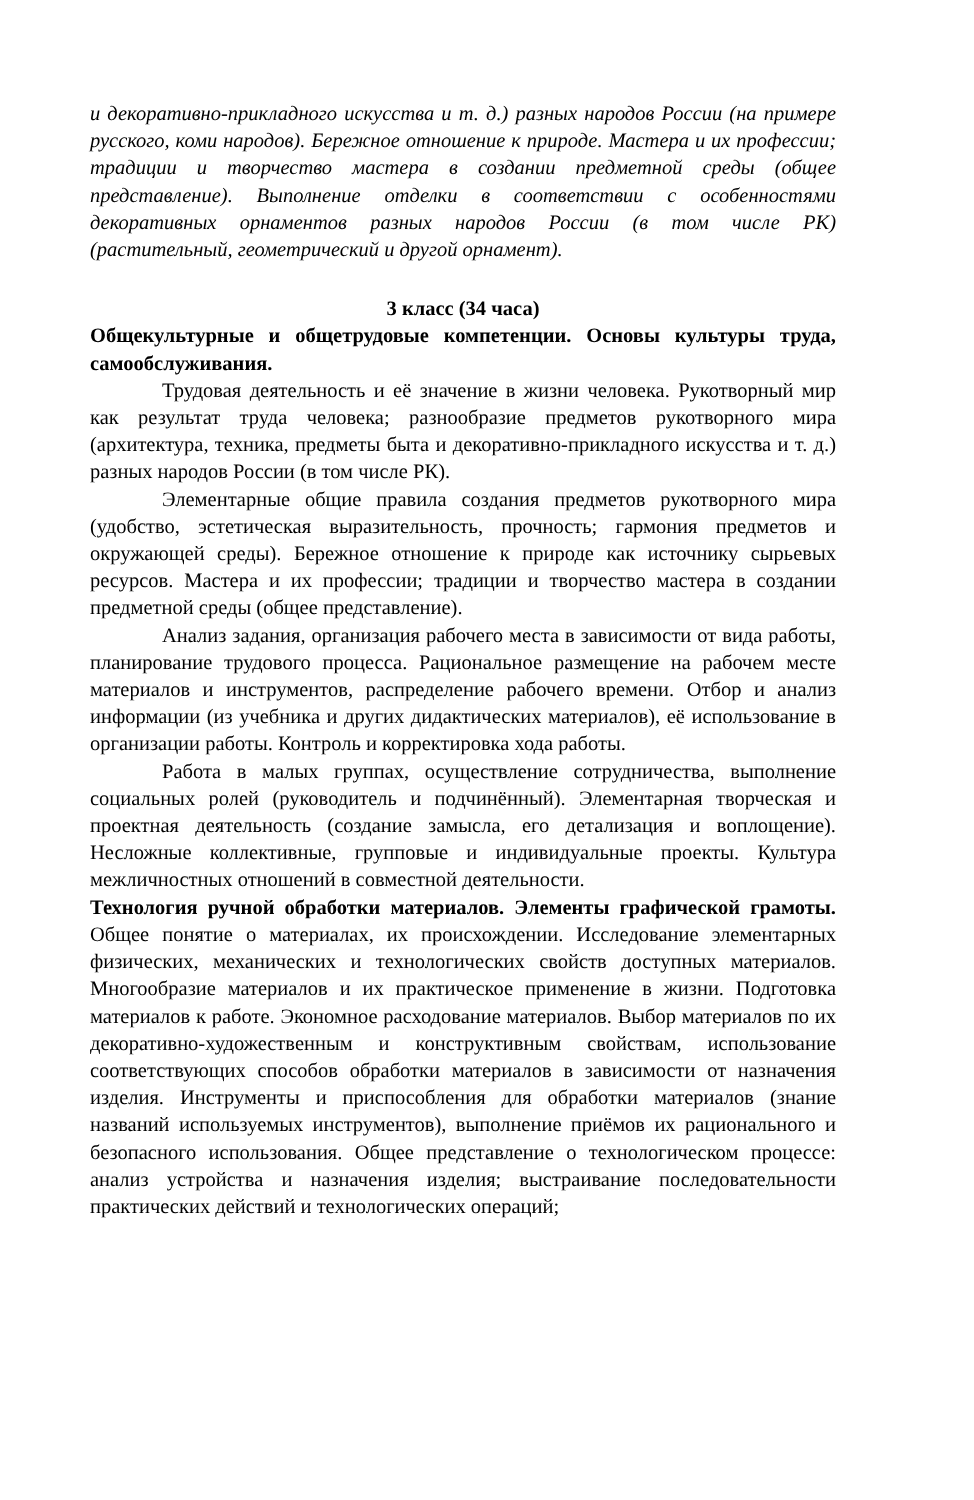и декоративно-прикладного искусства и т. д.) разных народов России (на примере русского, коми народов). Бережное отношение к природе. Мастера и их профессии; традиции и творчество мастера в создании предметной среды (общее представление). Выполнение отделки в соответствии с особенностями декоративных орнаментов разных народов России (в том числе РК) (растительный, геометрический и другой орнамент).
3 класс (34 часа)
Общекультурные и общетрудовые компетенции. Основы культуры труда, самообслуживания.
Трудовая деятельность и её значение в жизни человека. Рукотворный мир как результат труда человека; разнообразие предметов рукотворного мира (архитектура, техника, предметы быта и декоративно-прикладного искусства и т. д.) разных народов России (в том числе РК).
Элементарные общие правила создания предметов рукотворного мира (удобство, эстетическая выразительность, прочность; гармония предметов и окружающей среды). Бережное отношение к природе как источнику сырьевых ресурсов. Мастера и их профессии; традиции и творчество мастера в создании предметной среды (общее представление).
Анализ задания, организация рабочего места в зависимости от вида работы, планирование трудового процесса. Рациональное размещение на рабочем месте материалов и инструментов, распределение рабочего времени. Отбор и анализ информации (из учебника и других дидактических материалов), её использование в организации работы. Контроль и корректировка хода работы.
Работа в малых группах, осуществление сотрудничества, выполнение социальных ролей (руководитель и подчинённый). Элементарная творческая и проектная деятельность (создание замысла, его детализация и воплощение). Несложные коллективные, групповые и индивидуальные проекты. Культура межличностных отношений в совместной деятельности.
Технология ручной обработки материалов. Элементы графической грамоты. Общее понятие о материалах, их происхождении. Исследование элементарных физических, механических и технологических свойств доступных материалов. Многообразие материалов и их практическое применение в жизни. Подготовка материалов к работе. Экономное расходование материалов. Выбор материалов по их декоративно-художественным и конструктивным свойствам, использование соответствующих способов обработки материалов в зависимости от назначения изделия. Инструменты и приспособления для обработки материалов (знание названий используемых инструментов), выполнение приёмов их рационального и безопасного использования. Общее представление о технологическом процессе: анализ устройства и назначения изделия; выстраивание последовательности практических действий и технологических операций;